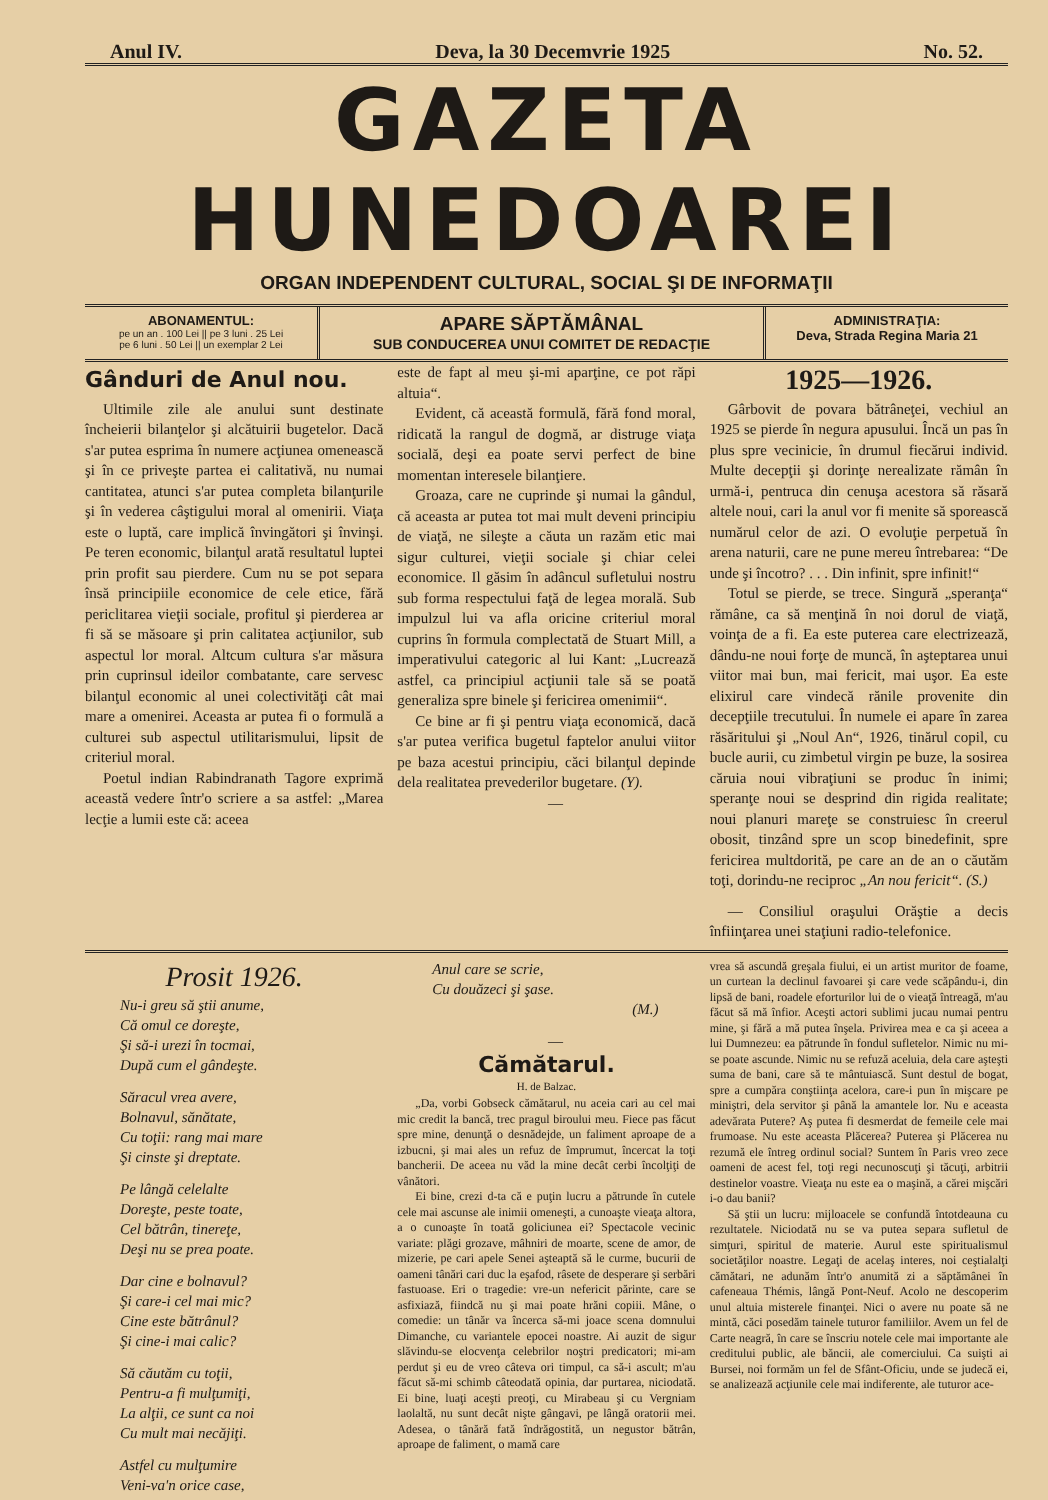Anul IV. Deva, la 30 Decemvrie 1925 No. 52.
GAZETA HUNEDOAREI
ORGAN INDEPENDENT CULTURAL, SOCIAL ŞI DE INFORMAŢII
ABONAMENTUL:
pe un an . 100 Lei || pe 3 luni . 25 Lei
pe 6 luni . 50 Lei || un exemplar 2 Lei
APARE SĂPTĂMÂNAL
SUB CONDUCEREA UNUI COMITET DE REDACŢIE
ADMINISTRAŢIA:
Deva, Strada Regina Maria 21
Gânduri de Anul nou.
Ultimile zile ale anului sunt destinate încheierii bilanţelor şi alcătuirii bugetelor. Dacă s'ar putea esprima în numere acţiunea omenească şi în ce priveşte partea ei calitativă, nu numai cantitatea, atunci s'ar putea completa bilanţurile şi în vederea câştigului moral al omenirii. Viaţa este o luptă, care implică învingători şi învinşi. Pe teren economic, bilanţul arată resultatul luptei prin profit sau pierdere. Cum nu se pot separa însă principiile economice de cele etice, fără periclitarea vieţii sociale, profitul şi pierderea ar fi să se măsoare şi prin calitatea acţiunilor, sub aspectul lor moral. Altcum cultura s'ar măsura prin cuprinsul ideilor combatante, care servesc bilanţul economic al unei colectivităţi cât mai mare a omenirei. Aceasta ar putea fi o formulă a culturei sub aspectul utilitarismului, lipsit de criteriul moral.
Poetul indian Rabindranath Tagore exprimă această vedere într'o scriere a sa astfel: „Marea lecţie a lumii este că: aceea
este de fapt al meu şi-mi aparţine, ce pot răpi altuia“.
Evident, că această formulă, fără fond moral, ridicată la rangul de dogmă, ar distruge viaţa socială, deşi ea poate servi perfect de bine momentan interesele bilanţiere.
Groaza, care ne cuprinde şi numai la gândul, că aceasta ar putea tot mai mult deveni principiu de viaţă, ne sileşte a căuta un razăm etic mai sigur culturei, vieţii sociale şi chiar celei economice. Il găsim în adâncul sufletului nostru sub forma respectului faţă de legea morală. Sub impulzul lui va afla oricine criteriul moral cuprins în formula complectată de Stuart Mill, a imperativului categoric al lui Kant: „Lucrează astfel, ca principiul acţiunii tale să se poată generaliza spre binele şi fericirea omenimii“.
Ce bine ar fi şi pentru viaţa economică, dacă s'ar putea verifica bugetul faptelor anului viitor pe baza acestui principiu, căci bilanţul depinde dela realitatea prevederilor bugetare. (Y).
—
1925—1926.
Gârbovit de povara bătrâneţei, vechiul an 1925 se pierde în negura apusului. Încă un pas în plus spre vecinicie, în drumul fiecărui individ. Multe decepţii şi dorinţe nerealizate rămân în urmă-i, pentruca din cenuşa acestora să răsară altele noui, cari la anul vor fi menite să sporească numărul celor de azi. O evoluţie perpetuă în arena naturii, care ne pune mereu întrebarea: “De unde şi încotro? . . . Din infinit, spre infinit!“
Totul se pierde, se trece. Singură „speranţa“ rămâne, ca să menţină în noi dorul de viaţă, voinţa de a fi. Ea este puterea care electrizează, dându-ne noui forţe de muncă, în aşteptarea unui viitor mai bun, mai fericit, mai uşor. Ea este elixirul care vindecă rănile provenite din decepţiile trecutului. În numele ei apare în zarea răsăritului şi „Noul An“, 1926, tinărul copil, cu bucle aurii, cu zimbetul virgin pe buze, la sosirea căruia noui vibraţiuni se produc în inimi; speranţe noui se desprind din rigida realitate; noui planuri mareţe se construiesc în creerul obosit, tinzând spre un scop binedefinit, spre fericirea multdorită, pe care an de an o căutăm toţi, dorindu-ne reciproc „An nou fericit“. (S.)
— Consiliul oraşului Orăştie a decis înfiinţarea unei staţiuni radio-telefonice.
Prosit 1926.
Nu-i greu să ştii anume,
Că omul ce doreşte,
Şi să-i urezi în tocmai,
După cum el gândeşte.
Săracul vrea avere,
Bolnavul, sănătate,
Cu toţii: rang mai mare
Şi cinste şi dreptate.
Pe lângă celelalte
Doreşte, peste toate,
Cel bătrân, tinereţe,
Deşi nu se prea poate.
Dar cine e bolnavul?
Şi care-i cel mai mic?
Cine este bătrânul?
Şi cine-i mai calic?
Să căutăm cu toţii,
Pentru-a fi mulţumiţi,
La alţii, ce sunt ca noi
Cu mult mai necăjiţi.
Astfel cu mulţumire
Veni-va'n orice case,
Anul care se scrie,
Cu douăzeci şi şase.
(M.)
—
Cămătarul.
H. de Balzac.
„Da, vorbi Gobseck cămătarul, nu aceia cari au cel mai mic credit la bancă, trec pragul biroului meu. Fiece pas făcut spre mine, denunţă o desnădejde, un faliment aproape de a izbucni, şi mai ales un refuz de împrumut, încercat la toţi bancherii. De aceea nu văd la mine decât cerbi încolţiţi de vânători.
Ei bine, crezi d-ta că e puţin lucru a pătrunde în cutele cele mai ascunse ale inimii omeneşti, a cunoaşte vieaţa altora, a o cunoaşte în toată goliciunea ei? Spectacole vecinic variate: plăgi grozave, mâhniri de moarte, scene de amor, de mizerie, pe cari apele Senei aşteaptă să le curme, bucurii de oameni tânări cari duc la eşafod, râsete de desperare şi serbări fastuoase. Eri o tragedie: vre-un nefericit părinte, care se asfixiază, fiindcă nu şi mai poate hrăni copiii. Mâne, o comedie: un tânăr va încerca să-mi joace scena domnului Dimanche, cu variantele epocei noastre. Ai auzit de sigur slăvindu-se elocvenţa celebrilor noştri predicatori; mi-am perdut şi eu de vreo câteva ori timpul, ca să-i ascult; m'au făcut să-mi schimb câteodată opinia, dar purtarea, niciodată. Ei bine, luaţi aceşti preoţi, cu Mirabeau şi cu Vergniam laolaltă, nu sunt decât nişte gângavi, pe lângă oratorii mei. Adesea, o tânără fată îndrăgostită, un negustor bătrân, aproape de faliment, o mamă care
vrea să ascundă greşala fiului, ei un artist muritor de foame, un curtean la declinul favoarei şi care vede scăpându-i, din lipsă de bani, roadele eforturilor lui de o vieaţă întreagă, m'au făcut să mă înfior. Aceşti actori sublimi jucau numai pentru mine, şi fără a mă putea înşela. Privirea mea e ca şi aceea a lui Dumnezeu: ea pătrunde în fondul sufletelor. Nimic nu mi-se poate ascunde. Nimic nu se refuză aceluia, dela care aşteşti suma de bani, care să te mântuiască. Sunt destul de bogat, spre a cumpăra conştiinţa acelora, care-i pun în mişcare pe miniştri, dela servitor şi până la amantele lor. Nu e aceasta adevărata Putere? Aş putea fi desmerdat de femeile cele mai frumoase. Nu este aceasta Plăcerea? Puterea şi Plăcerea nu rezumă ele întreg ordinul social? Suntem în Paris vreo zece oameni de acest fel, toţi regi necunoscuţi şi tăcuţi, arbitrii destinelor voastre. Vieaţa nu este ea o maşină, a cărei mişcări i-o dau banii?
Să ştii un lucru: mijloacele se confundă întotdeauna cu rezultatele. Niciodată nu se va putea separa sufletul de simţuri, spiritul de materie. Aurul este spiritualismul societăţilor noastre. Legaţi de acelaş interes, noi ceştialalţi cămătari, ne adunăm într'o anumită zi a săptămânei în cafeneaua Thémis, lângă Pont-Neuf. Acolo ne descoperim unul altuia misterele finanţei. Nici o avere nu poate să ne mintă, căci posedăm tainele tuturor familiilor. Avem un fel de Carte neagră, în care se înscriu notele cele mai importante ale creditului public, ale băncii, ale comerciului. Ca suişti ai Bursei, noi formăm un fel de Sfânt-Oficiu, unde se judecă ei, se analizează acţiunile cele mai indiferente, ale tuturor ace-